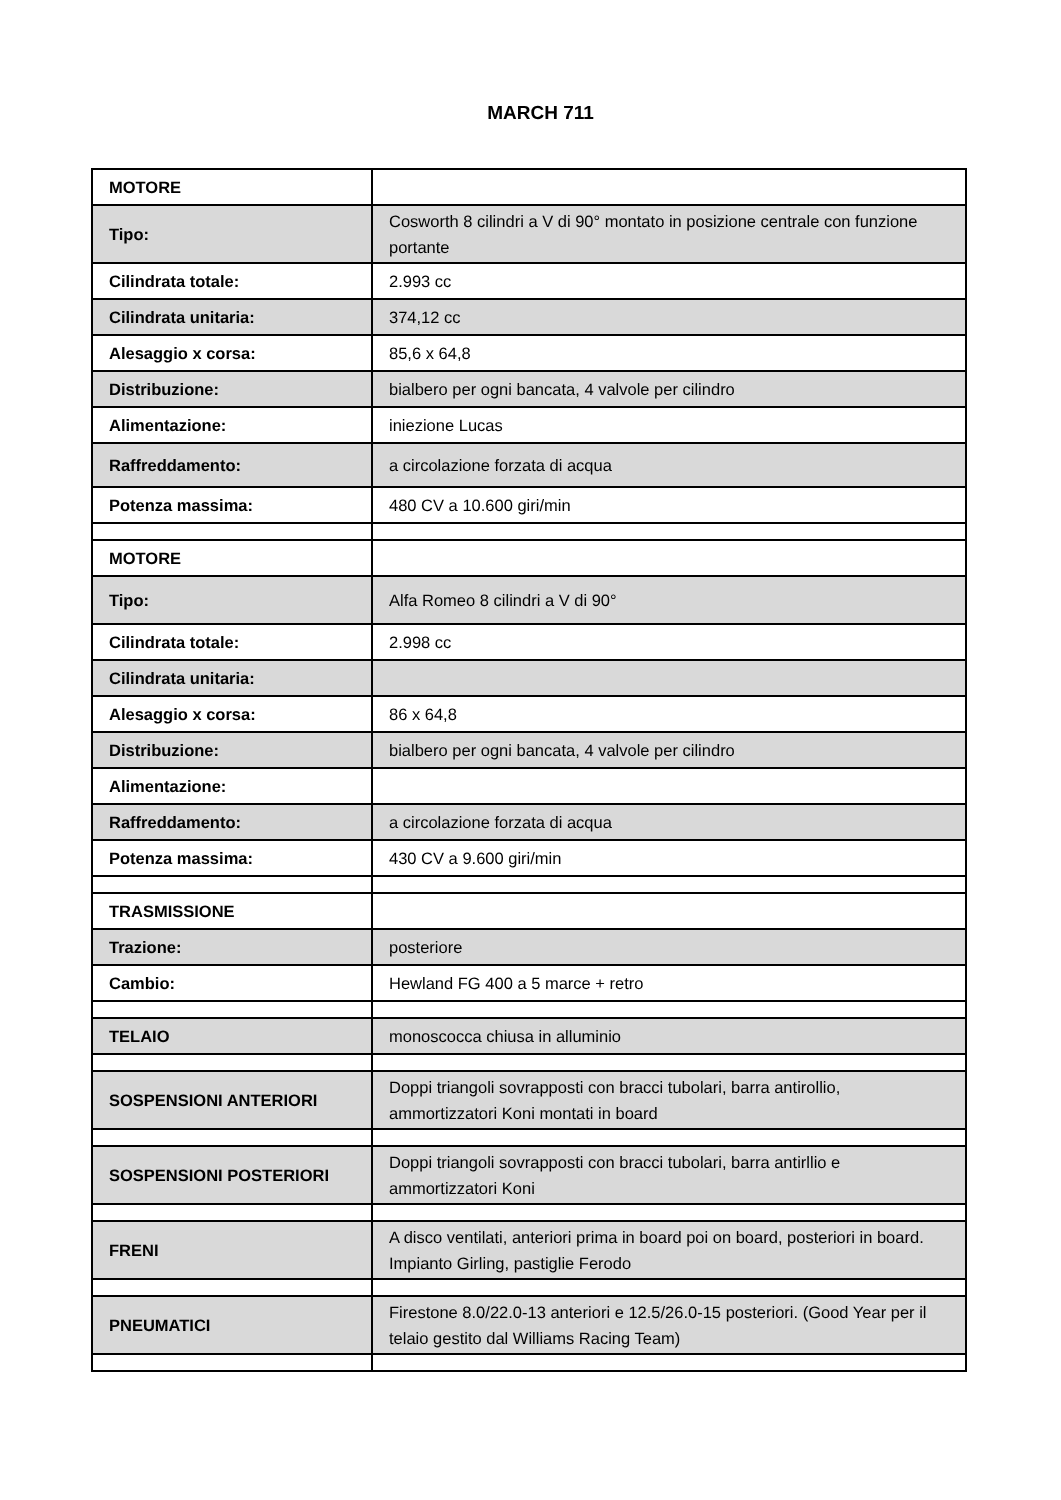MARCH 711
| MOTORE | |
| Tipo: | Cosworth 8 cilindri a V di 90° montato in posizione centrale con funzione portante |
| Cilindrata totale: | 2.993 cc |
| Cilindrata unitaria: | 374,12 cc |
| Alesaggio x corsa: | 85,6 x 64,8 |
| Distribuzione: | bialbero per ogni bancata, 4 valvole per cilindro |
| Alimentazione: | iniezione Lucas |
| Raffreddamento: | a circolazione forzata di acqua |
| Potenza massima: | 480 CV a 10.600 giri/min |
| MOTORE | |
| Tipo: | Alfa Romeo 8 cilindri a V di 90° |
| Cilindrata totale: | 2.998 cc |
| Cilindrata unitaria: | |
| Alesaggio x corsa: | 86 x 64,8 |
| Distribuzione: | bialbero per ogni bancata, 4 valvole per cilindro |
| Alimentazione: | |
| Raffreddamento: | a circolazione forzata di acqua |
| Potenza massima: | 430 CV a 9.600 giri/min |
| TRASMISSIONE | |
| Trazione: | posteriore |
| Cambio: | Hewland FG 400 a 5 marce + retro |
| TELAIO | monoscocca chiusa in alluminio |
| SOSPENSIONI ANTERIORI | Doppi triangoli sovrapposti con bracci tubolari, barra antirollio, ammortizzatori Koni montati in board |
| SOSPENSIONI POSTERIORI | Doppi triangoli sovrapposti con bracci tubolari, barra antirllio e ammortizzatori Koni |
| FRENI | A disco ventilati, anteriori prima in board poi on board, posteriori in board. Impianto Girling, pastiglie Ferodo |
| PNEUMATICI | Firestone 8.0/22.0-13 anteriori e 12.5/26.0-15 posteriori. (Good Year per il telaio gestito dal Williams Racing Team) |